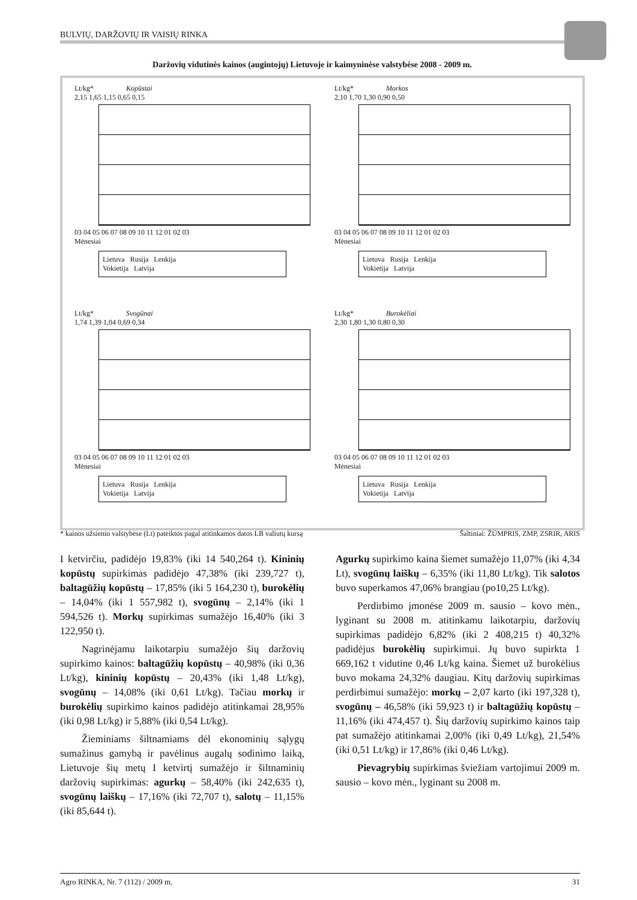BULVIŲ, DARŽOVIŲ IR VAISIŲ RINKA
Daržovių vidutinės kainos (augintojų) Lietuvoje ir kaimyninėse valstybėse 2008 - 2009 m.
Lt/kg* Kopūstai
2,15 1,65 1,15 0,65 0,15
03 04 05 06 07 08 09 10 11 12 01 02 03
Mėnesiai
Lietuva Rusija Lenkija
Vokietija Latvija
Lt/kg* Morkos
2,10 1,70 1,30 0,90 0,50
03 04 05 06 07 08 09 10 11 12 01 02 03
Mėnesiai
Lietuva Rusija Lenkija
Vokietija Latvija
Lt/kg* Svogūnai
1,74 1,39 1,04 0,69 0,34
03 04 05 06 07 08 09 10 11 12 01 02 03
Mėnesiai
Lietuva Rusija Lenkija
Vokietija Latvija
Lt/kg* Burokėliai
2,30 1,80 1,30 0,80 0,30
03 04 05 06 07 08 09 10 11 12 01 02 03
Mėnesiai
Lietuva Rusija Lenkija
Vokietija Latvija
* kainos užsienio valstybėse (Lt) pateiktos pagal atitinkamos datos LB valiutų kursą Šaltiniai: ŽŪMPRIS, ZMP, ZSRIR, ARIS
I ketvirčiu, padidėjo 19,83% (iki 14 540,264 t). Kininių kopūstų supirkimas padidėjo 47,38% (iki 239,727 t), baltagūžių kopūstų – 17,85% (iki 5 164,230 t), burokėlių – 14,04% (iki 1 557,982 t), svogūnų – 2,14% (iki 1 594,526 t). Morkų supirkimas sumažėjo 16,40% (iki 3 122,950 t).
Nagrinėjamu laikotarpiu sumažėjo šių daržovių supirkimo kainos: baltagūžių kopūstų – 40,98% (iki 0,36 Lt/kg), kininių kopūstų – 20,43% (iki 1,48 Lt/kg), svogūnų – 14,08% (iki 0,61 Lt/kg). Tačiau morkų ir burokėlių supirkimo kainos padidėjo atitinkamai 28,95% (iki 0,98 Lt/kg) ir 5,88% (iki 0,54 Lt/kg).
Žieminiams šiltnamiams dėl ekonominių sąlygų sumažinus gamybą ir pavėlinus augalų sodinimo laiką, Lietuvoje šių metų I ketvirtį sumažėjo ir šiltnaminių daržovių supirkimas: agurkų – 58,40% (iki 242,635 t), svogūnų laiškų – 17,16% (iki 72,707 t), salotų – 11,15% (iki 85,644 t).
Agurkų supirkimo kaina šiemet sumažėjo 11,07% (iki 4,34 Lt), svogūnų laiškų – 6,35% (iki 11,80 Lt/kg). Tik salotos buvo superkamos 47,06% brangiau (po10,25 Lt/kg).
Perdirbimo įmonėse 2009 m. sausio – kovo mėn., lyginant su 2008 m. atitinkamu laikotarpiu, daržovių supirkimas padidėjo 6,82% (iki 2 408,215 t) 40,32% padidėjus burokėlių supirkimui. Jų buvo supirkta 1 669,162 t vidutine 0,46 Lt/kg kaina. Šiemet už burokėlius buvo mokama 24,32% daugiau. Kitų daržovių supirkimas perdirbimui sumažėjo: morkų – 2,07 karto (iki 197,328 t), svogūnų – 46,58% (iki 59,923 t) ir baltagūžių kopūstų – 11,16% (iki 474,457 t). Šių daržovių supirkimo kainos taip pat sumažėjo atitinkamai 2,00% (iki 0,49 Lt/kg), 21,54% (iki 0,51 Lt/kg) ir 17,86% (iki 0,46 Lt/kg).
Pievagrybių supirkimas šviežiam vartojimui 2009 m. sausio – kovo mėn., lyginant su 2008 m.
Agro RINKA, Nr. 7 (112) / 2009 m. 31